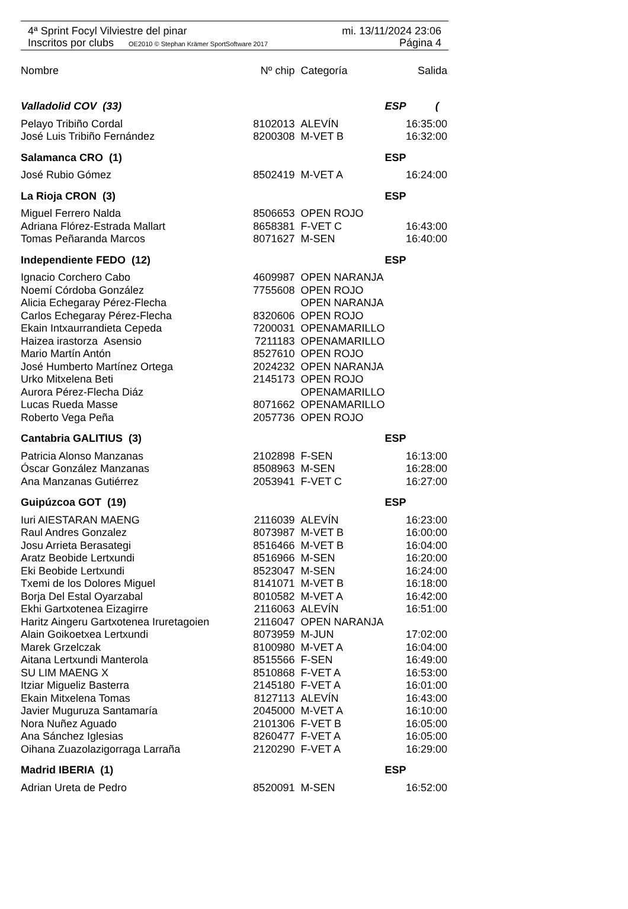4ª Sprint Focyl Vilviestre del pinar mi. 13/11/2024 23:06
Inscritos por clubs OE2010 © Stephan Krämer SportSoftware 2017 Página 4
| Nombre | Nº chip | Categoría | Salida |
| --- | --- | --- | --- |
| Valladolid COV (33) | | | ESP ( |
| Pelayo Tribiño Cordal | 8102013 | ALEVÍN | 16:35:00 |
| José Luis Tribiño Fernández | 8200308 | M-VET B | 16:32:00 |
| Salamanca CRO (1) | | | ESP |
| José Rubio Gómez | 8502419 | M-VET A | 16:24:00 |
| La Rioja CRON (3) | | | ESP |
| Miguel Ferrero Nalda | 8506653 | OPEN ROJO | |
| Adriana Flórez-Estrada Mallart | 8658381 | F-VET C | 16:43:00 |
| Tomas Peñaranda Marcos | 8071627 | M-SEN | 16:40:00 |
| Independiente FEDO (12) | | | ESP |
| Ignacio Corchero Cabo | 4609987 | OPEN NARANJA | |
| Noemí Córdoba González | 7755608 | OPEN ROJO | |
| Alicia Echegaray Pérez-Flecha | | OPEN NARANJA | |
| Carlos Echegaray Pérez-Flecha | 8320606 | OPEN ROJO | |
| Ekain Intxaurrandieta Cepeda | 7200031 | OPENAMARILLO | |
| Haizea irastorza Asensio | 7211183 | OPENAMARILLO | |
| Mario Martín Antón | 8527610 | OPEN ROJO | |
| José Humberto Martínez Ortega | 2024232 | OPEN NARANJA | |
| Urko Mitxelena Beti | 2145173 | OPEN ROJO | |
| Aurora Pérez-Flecha Diáz | | OPENAMARILLO | |
| Lucas Rueda Masse | 8071662 | OPENAMARILLO | |
| Roberto Vega Peña | 2057736 | OPEN ROJO | |
| Cantabria GALITIUS (3) | | | ESP |
| Patricia Alonso Manzanas | 2102898 | F-SEN | 16:13:00 |
| Óscar González Manzanas | 8508963 | M-SEN | 16:28:00 |
| Ana Manzanas Gutiérrez | 2053941 | F-VET C | 16:27:00 |
| Guipúzcoa GOT (19) | | | ESP |
| Iuri AIESTARAN MAENG | 2116039 | ALEVÍN | 16:23:00 |
| Raul Andres Gonzalez | 8073987 | M-VET B | 16:00:00 |
| Josu Arrieta Berasategi | 8516466 | M-VET B | 16:04:00 |
| Aratz Beobide Lertxundi | 8516966 | M-SEN | 16:20:00 |
| Eki Beobide Lertxundi | 8523047 | M-SEN | 16:24:00 |
| Txemi de los Dolores Miguel | 8141071 | M-VET B | 16:18:00 |
| Borja Del Estal Oyarzabal | 8010582 | M-VET A | 16:42:00 |
| Ekhi Gartxotenea Eizagirre | 2116063 | ALEVÍN | 16:51:00 |
| Haritz Aingeru Gartxotenea Iruretagoien | 2116047 | OPEN NARANJA | |
| Alain Goikoetxea Lertxundi | 8073959 | M-JUN | 17:02:00 |
| Marek Grzelczak | 8100980 | M-VET A | 16:04:00 |
| Aitana Lertxundi Manterola | 8515566 | F-SEN | 16:49:00 |
| SU LIM MAENG X | 8510868 | F-VET A | 16:53:00 |
| Itziar Migueliz Basterra | 2145180 | F-VET A | 16:01:00 |
| Ekain Mitxelena Tomas | 8127113 | ALEVÍN | 16:43:00 |
| Javier Muguruza Santamaría | 2045000 | M-VET A | 16:10:00 |
| Nora Nuñez Aguado | 2101306 | F-VET B | 16:05:00 |
| Ana Sánchez Iglesias | 8260477 | F-VET A | 16:05:00 |
| Oihana Zuazolazigorraga Larraña | 2120290 | F-VET A | 16:29:00 |
| Madrid IBERIA (1) | | | ESP |
| Adrian Ureta de Pedro | 8520091 | M-SEN | 16:52:00 |